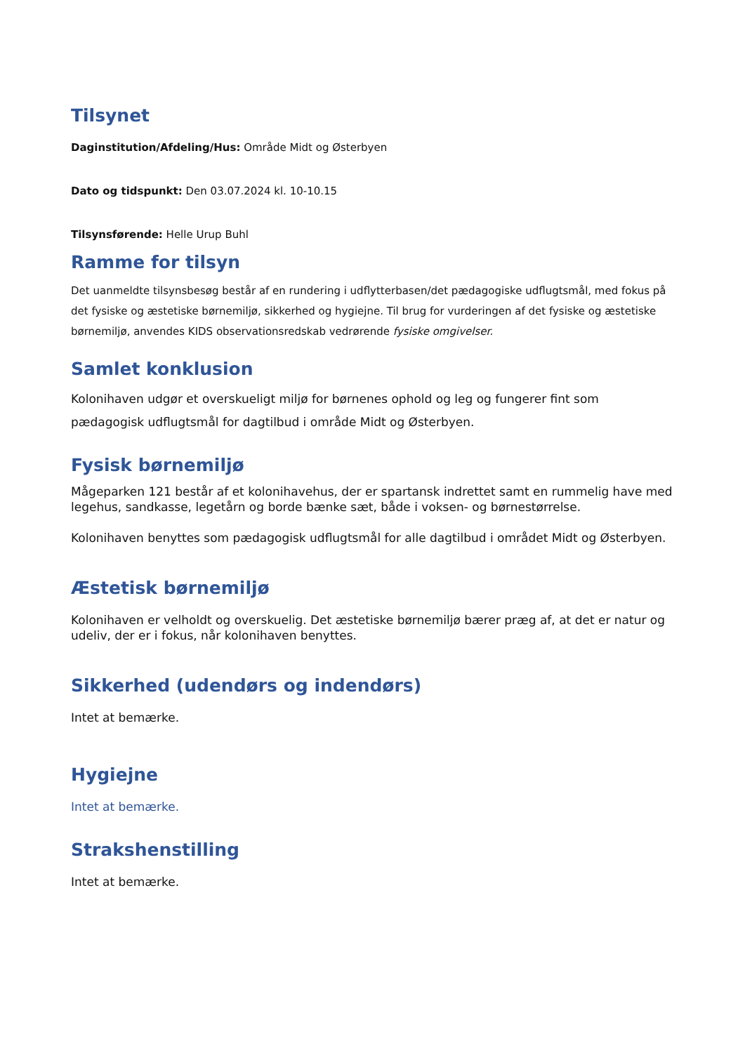Tilsynet
Daginstitution/Afdeling/Hus: Område Midt og Østerbyen
Dato og tidspunkt: Den 03.07.2024 kl. 10-10.15
Tilsynsførende: Helle Urup Buhl
Ramme for tilsyn
Det uanmeldte tilsynsbesøg består af en rundering i udflytterbasen/det pædagogiske udflugtsmål, med fokus på det fysiske og æstetiske børnemiljø, sikkerhed og hygiejne. Til brug for vurderingen af det fysiske og æstetiske børnemiljø, anvendes KIDS observationsredskab vedrørende fysiske omgivelser.
Samlet konklusion
Kolonihaven udgør et overskueligt miljø for børnenes ophold og leg og fungerer fint som pædagogisk udflugtsmål for dagtilbud i område Midt og Østerbyen.
Fysisk børnemiljø
Mågeparken 121 består af et kolonihavehus, der er spartansk indrettet samt en rummelig have med legehus, sandkasse, legetårn og borde bænke sæt, både i voksen- og børnestørrelse.
Kolonihaven benyttes som pædagogisk udflugtsmål for alle dagtilbud i området Midt og Østerbyen.
Æstetisk børnemiljø
Kolonihaven er velholdt og overskuelig. Det æstetiske børnemiljø bærer præg af, at det er natur og udeliv, der er i fokus, når kolonihaven benyttes.
Sikkerhed (udendørs og indendørs)
Intet at bemærke.
Hygiejne
Intet at bemærke.
Strakshenstilling
Intet at bemærke.